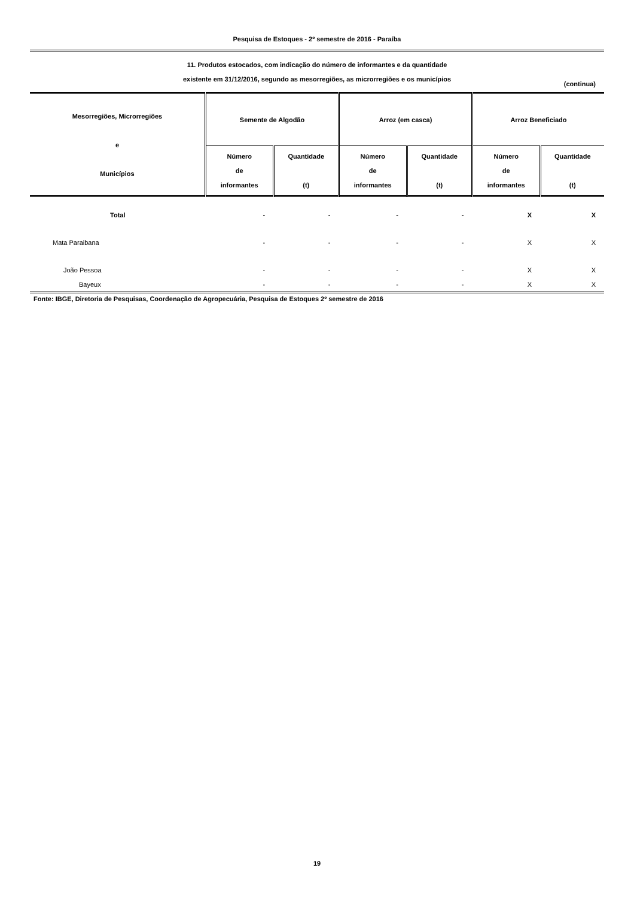Pesquisa de Estoques - 2º semestre de 2016 - Paraíba
11. Produtos estocados, com indicação do número de informantes e da quantidade
existente em 31/12/2016, segundo as mesorregiões, as microrregiões e os municípios
(continua)
| Mesorregiões, Microrregiões e Municípios | Semente de Algodão | | Arroz (em casca) | | Arroz Beneficiado | |
| --- | --- | --- | --- | --- | --- | --- |
| | Número de informantes | Quantidade (t) | Número de informantes | Quantidade (t) | Número de informantes | Quantidade (t) |
| Total | - | - | - | - | X | X |
| Mata Paraibana | - | - | - | - | X | X |
| João Pessoa | - | - | - | - | X | X |
| Bayeux | - | - | - | - | X | X |
Fonte: IBGE, Diretoria de Pesquisas, Coordenação de Agropecuária, Pesquisa de Estoques 2º semestre de 2016
19